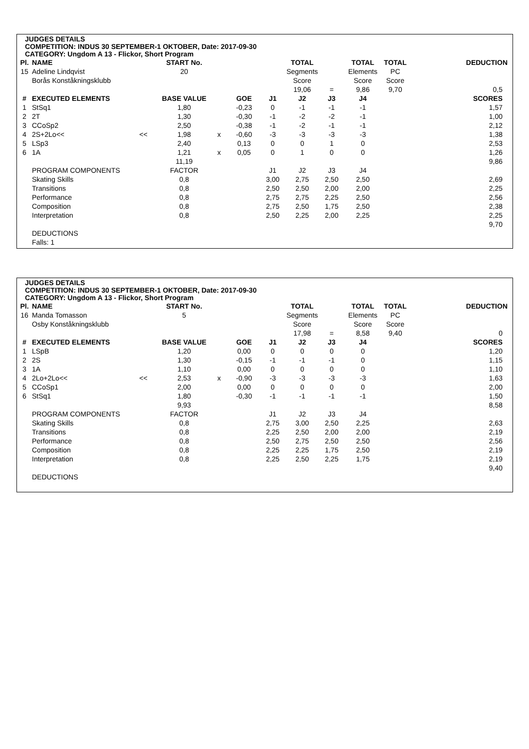JUDGES DETAILS
COMPETITION: INDUS 30 SEPTEMBER-1 OKTOBER, Date: 2017-09-30
CATEGORY: Ungdom A 13 - Flickor, Short Program
| Pl. | NAME | | START No. | | | | TOTAL | | TOTAL | TOTAL | DEDUCTION |
| --- | --- | --- | --- | --- | --- | --- | --- | --- | --- | --- | --- |
| 15 | Adeline Lindqvist | | 20 | | | | Segments | | Elements | PC | |
| | Borås Konståkningsklubb | | | | | | Score | | Score | Score | |
| | | | | | | | 19,06 | = | 9,86 | 9,70 | 0,5 |
| # | EXECUTED ELEMENTS | | BASE VALUE | | GOE | J1 | J2 | J3 | J4 | | SCORES |
| 1 | StSq1 | | 1,80 | | -0,23 | 0 | -1 | -1 | -1 | | 1,57 |
| 2 | 2T | | 1,30 | | -0,30 | -1 | -2 | -2 | -1 | | 1,00 |
| 3 | CCoSp2 | | 2,50 | | -0,38 | -1 | -2 | -1 | -1 | | 2,12 |
| 4 | 2S+2Lo<< | << | 1,98 | x | -0,60 | -3 | -3 | -3 | -3 | | 1,38 |
| 5 | LSp3 | | 2,40 | | 0,13 | 0 | 0 | 1 | 0 | | 2,53 |
| 6 | 1A | | 1,21 | x | 0,05 | 0 | 1 | 0 | 0 | | 1,26 |
| | | | 11,19 | | | | | | | | 9,86 |
| | PROGRAM COMPONENTS | | FACTOR | | | J1 | J2 | J3 | J4 | | |
| | Skating Skills | | 0,8 | | | 3,00 | 2,75 | 2,50 | 2,50 | | 2,69 |
| | Transitions | | 0,8 | | | 2,50 | 2,50 | 2,00 | 2,00 | | 2,25 |
| | Performance | | 0,8 | | | 2,75 | 2,75 | 2,25 | 2,50 | | 2,56 |
| | Composition | | 0,8 | | | 2,75 | 2,50 | 1,75 | 2,50 | | 2,38 |
| | Interpretation | | 0,8 | | | 2,50 | 2,25 | 2,00 | 2,25 | | 2,25 |
| | | | | | | | | | | | 9,70 |
| | DEDUCTIONS | | | | | | | | | | |
| | Falls: 1 | | | | | | | | | | |
JUDGES DETAILS
COMPETITION: INDUS 30 SEPTEMBER-1 OKTOBER, Date: 2017-09-30
CATEGORY: Ungdom A 13 - Flickor, Short Program
| Pl. | NAME | | START No. | | | | TOTAL | | TOTAL | TOTAL | DEDUCTION |
| --- | --- | --- | --- | --- | --- | --- | --- | --- | --- | --- | --- |
| 16 | Manda Tomasson | | 5 | | | | Segments | | Elements | PC | |
| | Osby Konståkningsklubb | | | | | | Score | | Score | Score | |
| | | | | | | | 17,98 | = | 8,58 | 9,40 | 0 |
| # | EXECUTED ELEMENTS | | BASE VALUE | | GOE | J1 | J2 | J3 | J4 | | SCORES |
| 1 | LSpB | | 1,20 | | 0,00 | 0 | 0 | 0 | 0 | | 1,20 |
| 2 | 2S | | 1,30 | | -0,15 | -1 | -1 | -1 | 0 | | 1,15 |
| 3 | 1A | | 1,10 | | 0,00 | 0 | 0 | 0 | 0 | | 1,10 |
| 4 | 2Lo+2Lo<< | << | 2,53 | x | -0,90 | -3 | -3 | -3 | -3 | | 1,63 |
| 5 | CCoSp1 | | 2,00 | | 0,00 | 0 | 0 | 0 | 0 | | 2,00 |
| 6 | StSq1 | | 1,80 | | -0,30 | -1 | -1 | -1 | -1 | | 1,50 |
| | | | 9,93 | | | | | | | | 8,58 |
| | PROGRAM COMPONENTS | | FACTOR | | | J1 | J2 | J3 | J4 | | |
| | Skating Skills | | 0,8 | | | 2,75 | 3,00 | 2,50 | 2,25 | | 2,63 |
| | Transitions | | 0,8 | | | 2,25 | 2,50 | 2,00 | 2,00 | | 2,19 |
| | Performance | | 0,8 | | | 2,50 | 2,75 | 2,50 | 2,50 | | 2,56 |
| | Composition | | 0,8 | | | 2,25 | 2,25 | 1,75 | 2,50 | | 2,19 |
| | Interpretation | | 0,8 | | | 2,25 | 2,50 | 2,25 | 1,75 | | 2,19 |
| | | | | | | | | | | | 9,40 |
| | DEDUCTIONS | | | | | | | | | | |